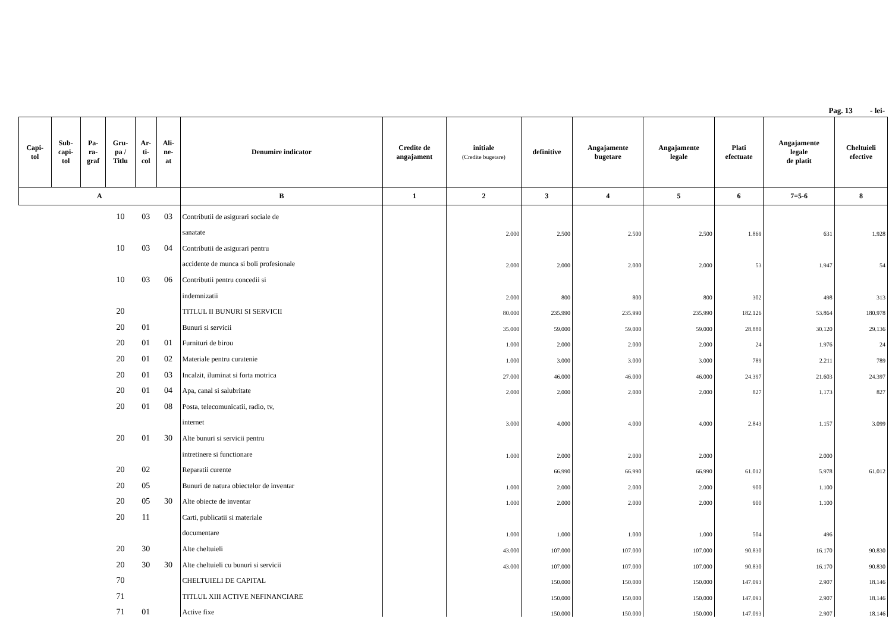Pag. 13 - lei-
| Capi- tol | Sub- capi- tol | Pa- ra- graf | Gru- pa / Titlu | Ar- ti- col | Ali- ne- at | Denumire indicator | Credite de angajament | initiale (Credite bugetare) | definitive | Angajamente bugetare | Angajamente legale | Plati efectuate | Angajamente legale de platit | Cheltuieli efective |
| --- | --- | --- | --- | --- | --- | --- | --- | --- | --- | --- | --- | --- | --- | --- |
| A | | | | | | B | 1 | 2 | 3 | 4 | 5 | 6 | 7=5-6 | 8 |
| | | | 10 | 03 | 03 | Contributii de asigurari sociale de | | | | | | | | |
| | | | | | | sanatate | | 2.000 | 2.500 | 2.500 | 2.500 | 1.869 | 631 | 1.928 |
| | | | 10 | 03 | 04 | Contributii de asigurari pentru | | | | | | | | |
| | | | | | | accidente de munca si boli profesionale | | 2.000 | 2.000 | 2.000 | 2.000 | 53 | 1.947 | 54 |
| | | | 10 | 03 | 06 | Contributii pentru concedii si | | | | | | | | |
| | | | | | | indemnizatii | | 2.000 | 800 | 800 | 800 | 302 | 498 | 313 |
| | | | 20 | | | TITLUL II BUNURI SI SERVICII | | 80.000 | 235.990 | 235.990 | 235.990 | 182.126 | 53.864 | 180.978 |
| | | | 20 | 01 | | Bunuri si servicii | | 35.000 | 59.000 | 59.000 | 59.000 | 28.880 | 30.120 | 29.136 |
| | | | 20 | 01 | 01 | Furnituri de birou | | 1.000 | 2.000 | 2.000 | 2.000 | 24 | 1.976 | 24 |
| | | | 20 | 01 | 02 | Materiale pentru curatenie | | 1.000 | 3.000 | 3.000 | 3.000 | 789 | 2.211 | 789 |
| | | | 20 | 01 | 03 | Incalzit, iluminat si forta motrica | | 27.000 | 46.000 | 46.000 | 46.000 | 24.397 | 21.603 | 24.397 |
| | | | 20 | 01 | 04 | Apa, canal si salubritate | | 2.000 | 2.000 | 2.000 | 2.000 | 827 | 1.173 | 827 |
| | | | 20 | 01 | 08 | Posta, telecomunicatii, radio, tv, | | | | | | | | |
| | | | | | | internet | | 3.000 | 4.000 | 4.000 | 4.000 | 2.843 | 1.157 | 3.099 |
| | | | 20 | 01 | 30 | Alte bunuri si servicii pentru | | | | | | | | |
| | | | | | | intretinere si functionare | | 1.000 | 2.000 | 2.000 | 2.000 | | 2.000 | |
| | | | 20 | 02 | | Reparatii curente | | | 66.990 | 66.990 | 66.990 | 61.012 | 5.978 | 61.012 |
| | | | 20 | 05 | | Bunuri de natura obiectelor de inventar | | 1.000 | 2.000 | 2.000 | 2.000 | 900 | 1.100 | |
| | | | 20 | 05 | 30 | Alte obiecte de inventar | | 1.000 | 2.000 | 2.000 | 2.000 | 900 | 1.100 | |
| | | | 20 | 11 | | Carti, publicatii si materiale | | | | | | | | |
| | | | | | | documentare | | 1.000 | 1.000 | 1.000 | 1.000 | 504 | 496 | |
| | | | 20 | 30 | | Alte cheltuieli | | 43.000 | 107.000 | 107.000 | 107.000 | 90.830 | 16.170 | 90.830 |
| | | | 20 | 30 | 30 | Alte cheltuieli cu bunuri si servicii | | 43.000 | 107.000 | 107.000 | 107.000 | 90.830 | 16.170 | 90.830 |
| | | | 70 | | | CHELTUIELI DE CAPITAL | | | 150.000 | 150.000 | 150.000 | 147.093 | 2.907 | 18.146 |
| | | | 71 | | | TITLUL XIII ACTIVE NEFINANCIARE | | | 150.000 | 150.000 | 150.000 | 147.093 | 2.907 | 18.146 |
| | | | 71 | 01 | | Active fixe | | | 150.000 | 150.000 | 150.000 | 147.093 | 2.907 | 18.146 |